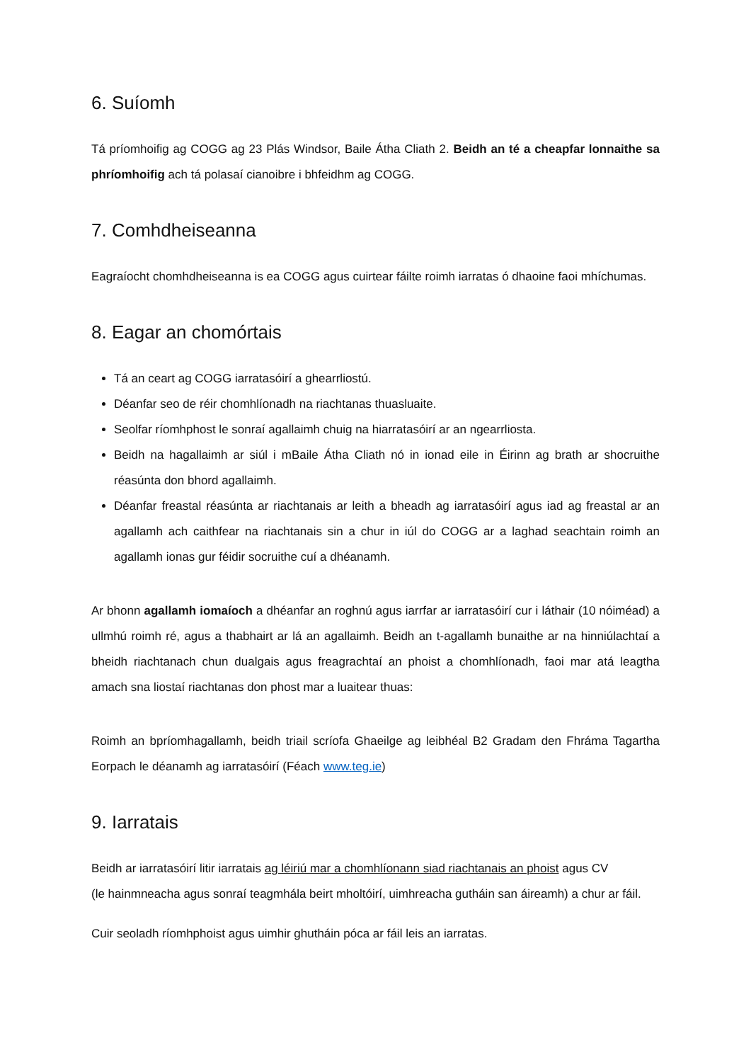6. Suíomh
Tá príomhoifig ag COGG ag 23 Plás Windsor, Baile Átha Cliath 2. Beidh an té a cheapfar lonnaithe sa phríomhoifig ach tá polasaí cianoibre i bhfeidhm ag COGG.
7. Comhdheiseanna
Eagraíocht chomhdheiseanna is ea COGG agus cuirtear fáilte roimh iarratas ó dhaoine faoi mhíchumas.
8. Eagar an chomórtais
Tá an ceart ag COGG iarratasóirí a ghearrliostú.
Déanfar seo de réir chomhlíonadh na riachtanas thuasluaite.
Seolfar ríomhphost le sonraí agallaimh chuig na hiarratasóirí ar an ngearrliosta.
Beidh na hagallaimh ar siúl i mBaile Átha Cliath nó in ionad eile in Éirinn ag brath ar shocruithe réasúnta don bhord agallaimh.
Déanfar freastal réasúnta ar riachtanais ar leith a bheadh ag iarratasóirí agus iad ag freastal ar an agallamh ach caithfear na riachtanais sin a chur in iúl do COGG ar a laghad seachtain roimh an agallamh ionas gur féidir socruithe cuí a dhéanamh.
Ar bhonn agallamh iomaíoch a dhéanfar an roghnú agus iarrfar ar iarratasóirí cur i láthair (10 nóiméad) a ullmhú roimh ré, agus a thabhairt ar lá an agallaimh. Beidh an t-agallamh bunaithe ar na hinniúlachtaí a bheidh riachtanach chun dualgais agus freagrachtaí an phoist a chomhlíonadh, faoi mar atá leagtha amach sna liostaí riachtanas don phost mar a luaitear thuas:
Roimh an bpríomhagallamh, beidh triail scríofa Ghaeilge ag leibhéal B2 Gradam den Fhráma Tagartha Eorpach le déanamh ag iarratasóirí (Féach www.teg.ie)
9. Iarratais
Beidh ar iarratasóirí litir iarratais ag léiriú mar a chomhlíonann siad riachtanais an phoist agus CV
(le hainmneacha agus sonraí teagmhála beirt mholtóirí, uimhreacha gutháin san áireamh) a chur ar fáil.
Cuir seoladh ríomhphoist agus uimhir ghutháin póca ar fáil leis an iarratas.